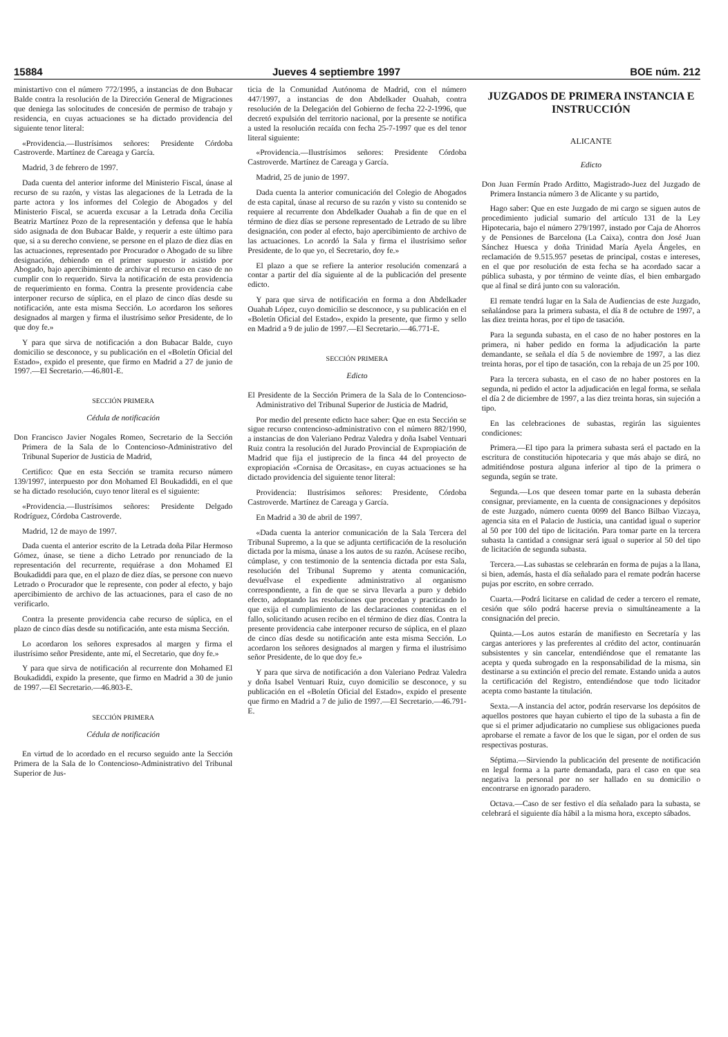15884 Jueves 4 septiembre 1997 BOE núm. 212
ministartivo con el número 772/1995, a instancias de don Bubacar Balde contra la resolución de la Dirección General de Migraciones que deniega las solocitudes de concesión de permiso de trabajo y residencia, en cuyas actuaciones se ha dictado providencia del siguiente tenor literal:
«Providencia.—Ilustrísimos señores: Presidente Córdoba Castroverde. Martínez de Careaga y García.
Madrid, 3 de febrero de 1997.
Dada cuenta del anterior informe del Ministerio Fiscal, únase al recurso de su razón, y vistas las alegaciones de la Letrada de la parte actora y los informes del Colegio de Abogados y del Ministerio Fiscal, se acuerda excusar a la Letrada doña Cecilia Beatriz Martínez Pozo de la representación y defensa que le había sido asignada de don Bubacar Balde, y requerir a este último para que, si a su derecho conviene, se persone en el plazo de diez días en las actuaciones, representado por Procurador o Abogado de su libre designación, debiendo en el primer supuesto ir asistido por Abogado, bajo apercibimiento de archivar el recurso en caso de no cumplir con lo requerido. Sirva la notificación de esta providencia de requerimiento en forma. Contra la presente providencia cabe interponer recurso de súplica, en el plazo de cinco días desde su notificación, ante esta misma Sección. Lo acordaron los señores designados al margen y firma el ilustrísimo señor Presidente, de lo que doy fe.»
Y para que sirva de notificación a don Bubacar Balde, cuyo domicilio se desconoce, y su publicación en el «Boletín Oficial del Estado», expido el presente, que firmo en Madrid a 27 de junio de 1997.—El Secretario.—46.801-E.
SECCIÓN PRIMERA
Cédula de notificación
Don Francisco Javier Nogales Romeo, Secretario de la Sección Primera de la Sala de lo Contencioso-Administrativo del Tribunal Superior de Justicia de Madrid,
Certifico: Que en esta Sección se tramita recurso número 139/1997, interpuesto por don Mohamed El Boukadiddi, en el que se ha dictado resolución, cuyo tenor literal es el siguiente:
«Providencia.—Ilustrísimos señores: Presidente Delgado Rodríguez, Córdoba Castroverde.
Madrid, 12 de mayo de 1997.
Dada cuenta el anterior escrito de la Letrada doña Pilar Hermoso Gómez, únase, se tiene a dicho Letrado por renunciado de la representación del recurrente, requiérase a don Mohamed El Boukadiddi para que, en el plazo de diez días, se persone con nuevo Letrado o Procurador que le represente, con poder al efecto, y bajo apercibimiento de archivo de las actuaciones, para el caso de no verificarlo.
Contra la presente providencia cabe recurso de súplica, en el plazo de cinco días desde su notificación, ante esta misma Sección.
Lo acordaron los señores expresados al margen y firma el ilustrísimo señor Presidente, ante mí, el Secretario, que doy fe.»
Y para que sirva de notificación al recurrente don Mohamed El Boukadiddi, expido la presente, que firmo en Madrid a 30 de junio de 1997.—El Secretario.—46.803-E.
SECCIÓN PRIMERA
Cédula de notificación
En virtud de lo acordado en el recurso seguido ante la Sección Primera de la Sala de lo Contencioso-Administrativo del Tribunal Superior de Jus-
ticia de la Comunidad Autónoma de Madrid, con el número 447/1997, a instancias de don Abdelkader Ouahab, contra resolución de la Delegación del Gobierno de fecha 22-2-1996, que decretó expulsión del territorio nacional, por la presente se notifica a usted la resolución recaída con fecha 25-7-1997 que es del tenor literal siguiente:
«Providencia.—Ilustrísimos señores: Presidente Córdoba Castroverde. Martínez de Careaga y García.
Madrid, 25 de junio de 1997.
Dada cuenta la anterior comunicación del Colegio de Abogados de esta capital, únase al recurso de su razón y visto su contenido se requiere al recurrente don Abdelkader Ouahab a fin de que en el término de diez días se persone representado de Letrado de su libre designación, con poder al efecto, bajo apercibimiento de archivo de las actuaciones. Lo acordó la Sala y firma el ilustrísimo señor Presidente, de lo que yo, el Secretario, doy fe.»
El plazo a que se refiere la anterior resolución comenzará a contar a partir del día siguiente al de la publicación del presente edicto.
Y para que sirva de notificación en forma a don Abdelkader Ouahab López, cuyo domicilio se desconoce, y su publicación en el «Boletín Oficial del Estado», expido la presente, que firmo y sello en Madrid a 9 de julio de 1997.—El Secretario.—46.771-E.
SECCIÓN PRIMERA
Edicto
El Presidente de la Sección Primera de la Sala de lo Contencioso-Administrativo del Tribunal Superior de Justicia de Madrid,
Por medio del presente edicto hace saber: Que en esta Sección se sigue recurso contencioso-administrativo con el número 882/1990, a instancias de don Valeriano Pedraz Valedra y doña Isabel Ventuari Ruiz contra la resolución del Jurado Provincial de Expropiación de Madrid que fija el justiprecio de la finca 44 del proyecto de expropiación «Cornisa de Orcasitas», en cuyas actuaciones se ha dictado providencia del siguiente tenor literal:
Providencia: Ilustrísimos señores: Presidente, Córdoba Castroverde. Martínez de Careaga y García.
En Madrid a 30 de abril de 1997.
«Dada cuenta la anterior comunicación de la Sala Tercera del Tribunal Supremo, a la que se adjunta certificación de la resolución dictada por la misma, únase a los autos de su razón. Acúsese recibo, cúmplase, y con testimonio de la sentencia dictada por esta Sala, resolución del Tribunal Supremo y atenta comunicación, devuélvase el expediente administrativo al organismo correspondiente, a fin de que se sirva llevarla a puro y debido efecto, adoptando las resoluciones que procedan y practicando lo que exija el cumplimiento de las declaraciones contenidas en el fallo, solicitando acusen recibo en el término de diez días. Contra la presente providencia cabe interponer recurso de súplica, en el plazo de cinco días desde su notificación ante esta misma Sección. Lo acordaron los señores designados al margen y firma el ilustrísimo señor Presidente, de lo que doy fe.»
Y para que sirva de notificación a don Valeriano Pedraz Valedra y doña Isabel Ventuari Ruiz, cuyo domicilio se desconoce, y su publicación en el «Boletín Oficial del Estado», expido el presente que firmo en Madrid a 7 de julio de 1997.—El Secretario.—46.791-E.
JUZGADOS DE PRIMERA INSTANCIA E INSTRUCCIÓN
ALICANTE
Edicto
Don Juan Fermín Prado Arditto, Magistrado-Juez del Juzgado de Primera Instancia número 3 de Alicante y su partido,
Hago saber: Que en este Juzgado de mi cargo se siguen autos de procedimiento judicial sumario del artículo 131 de la Ley Hipotecaria, bajo el número 279/1997, instado por Caja de Ahorros y de Pensiones de Barcelona (La Caixa), contra don José Juan Sánchez Huesca y doña Trinidad María Ayela Ángeles, en reclamación de 9.515.957 pesetas de principal, costas e intereses, en el que por resolución de esta fecha se ha acordado sacar a pública subasta, y por término de veinte días, el bien embargado que al final se dirá junto con su valoración.
El remate tendrá lugar en la Sala de Audiencias de este Juzgado, señalándose para la primera subasta, el día 8 de octubre de 1997, a las diez treinta horas, por el tipo de tasación.
Para la segunda subasta, en el caso de no haber postores en la primera, ni haber pedido en forma la adjudicación la parte demandante, se señala el día 5 de noviembre de 1997, a las diez treinta horas, por el tipo de tasación, con la rebaja de un 25 por 100.
Para la tercera subasta, en el caso de no haber postores en la segunda, ni pedido el actor la adjudicación en legal forma, se señala el día 2 de diciembre de 1997, a las diez treinta horas, sin sujeción a tipo.
En las celebraciones de subastas, regirán las siguientes condiciones:
Primera.—El tipo para la primera subasta será el pactado en la escritura de constitución hipotecaria y que más abajo se dirá, no admitiéndose postura alguna inferior al tipo de la primera o segunda, según se trate.
Segunda.—Los que deseen tomar parte en la subasta deberán consignar, previamente, en la cuenta de consignaciones y depósitos de este Juzgado, número cuenta 0099 del Banco Bilbao Vizcaya, agencia sita en el Palacio de Justicia, una cantidad igual o superior al 50 por 100 del tipo de licitación. Para tomar parte en la tercera subasta la cantidad a consignar será igual o superior al 50 del tipo de licitación de segunda subasta.
Tercera.—Las subastas se celebrarán en forma de pujas a la llana, si bien, además, hasta el día señalado para el remate podrán hacerse pujas por escrito, en sobre cerrado.
Cuarta.—Podrá licitarse en calidad de ceder a tercero el remate, cesión que sólo podrá hacerse previa o simultáneamente a la consignación del precio.
Quinta.—Los autos estarán de manifiesto en Secretaría y las cargas anteriores y las preferentes al crédito del actor, continuarán subsistentes y sin cancelar, entendiéndose que el rematante las acepta y queda subrogado en la responsabilidad de la misma, sin destinarse a su extinción el precio del remate. Estando unida a autos la certificación del Registro, entendiéndose que todo licitador acepta como bastante la titulación.
Sexta.—A instancia del actor, podrán reservarse los depósitos de aquellos postores que hayan cubierto el tipo de la subasta a fin de que si el primer adjudicatario no cumpliese sus obligaciones pueda aprobarse el remate a favor de los que le sigan, por el orden de sus respectivas posturas.
Séptima.—Sirviendo la publicación del presente de notificación en legal forma a la parte demandada, para el caso en que sea negativa la personal por no ser hallado en su domicilio o encontrarse en ignorado paradero.
Octava.—Caso de ser festivo el día señalado para la subasta, se celebrará el siguiente día hábil a la misma hora, excepto sábados.